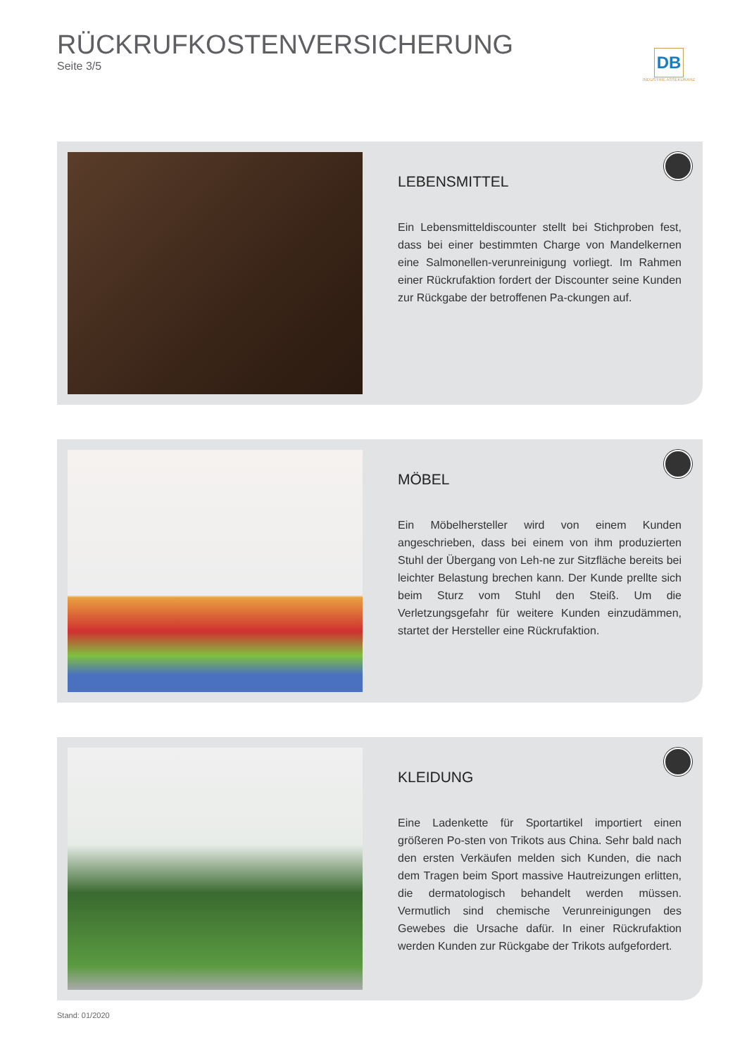RÜCKRUFKOSTENVERSICHERUNG
Seite 3/5
DB
INDUSTRIE ASSEKURANZ
LEBENSMITTEL
Ein Lebensmitteldiscounter stellt bei Stichproben fest, dass bei einer bestimmten Charge von Mandelkernen eine Salmonellen-verunreinigung vorliegt. Im Rahmen einer Rückrufaktion fordert der Discounter seine Kunden zur Rückgabe der betroffenen Pa-ckungen auf.
MÖBEL
Ein Möbelhersteller wird von einem Kunden angeschrieben, dass bei einem von ihm produzierten Stuhl der Übergang von Leh-ne zur Sitzfläche bereits bei leichter Belastung brechen kann. Der Kunde prellte sich beim Sturz vom Stuhl den Steiß. Um die Verletzungsgefahr für weitere Kunden einzudämmen, startet der Hersteller eine Rückrufaktion.
KLEIDUNG
Eine Ladenkette für Sportartikel importiert einen größeren Po-sten von Trikots aus China. Sehr bald nach den ersten Verkäufen melden sich Kunden, die nach dem Tragen beim Sport massive Hautreizungen erlitten, die dermatologisch behandelt werden müssen. Vermutlich sind chemische Verunreinigungen des Gewebes die Ursache dafür. In einer Rückrufaktion werden Kunden zur Rückgabe der Trikots aufgefordert.
Stand: 01/2020